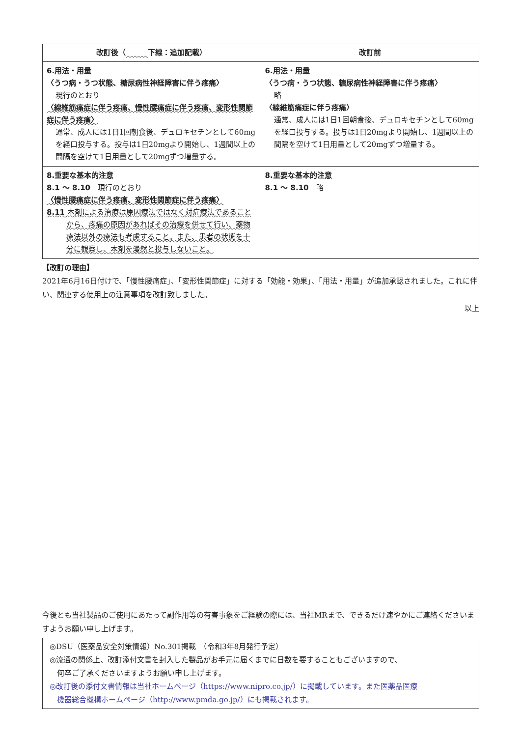| 改訂後（ 下線：追加記載） | 改訂前 |
| --- | --- |
| 6.用法・用量 〈うつ病・うつ状態、糖尿病性神経障害に伴う疼痛〉 現行のとおり 〈線維筋痛症に伴う疼痛、慢性腰痛症に伴う疼痛、変形性関節症に伴う疼痛〉 通常、成人には1日1回朝食後、デュロキセチンとして60mgを経口投与する。投与は1日20mgより開始し、1週間以上の間隔を空けて1日用量として20mgずつ増量する。 | 6.用法・用量 〈うつ病・うつ状態、糖尿病性神経障害に伴う疼痛〉 略 〈線維筋痛症に伴う疼痛〉 通常、成人には1日1回朝食後、デュロキセチンとして60mgを経口投与する。投与は1日20mgより開始し、1週間以上の間隔を空けて1日用量として20mgずつ増量する。 |
| 8.重要な基本的注意 8.1 ～ 8.10 現行のとおり 〈慢性腰痛症に伴う疼痛、変形性関節症に伴う疼痛〉 8.11 本剤による治療は原因療法ではなく対症療法であることから、疼痛の原因があればその治療を併せて行い、薬物療法以外の療法も考慮すること。また、患者の状態を十分に観察し、本剤を漫然と投与しないこと。 | 8.重要な基本的注意 8.1 ～ 8.10 略 |
【改訂の理由】
2021年6月16日付けで、「慢性腰痛症」、「変形性関節症」に対する「効能・効果」、「用法・用量」が追加承認されました。これに伴い、関連する使用上の注意事項を改訂致しました。
以上
今後とも当社製品のご使用にあたって副作用等の有害事象をご経験の際には、当社MRまで、できるだけ速やかにご連絡くださいますようお願い申し上げます。
◎DSU（医薬品安全対策情報）No.301掲載　（令和3年8月発行予定）
◎流通の関係上、改訂添付文書を封入した製品がお手元に届くまでに日数を要することもございますので、
　何卒ご了承くださいますようお願い申し上げます。
◎改訂後の添付文書情報は当社ホームページ（https://www.nipro.co.jp/）に掲載しています。また医薬品医療
　機器総合機構ホームページ（http://www.pmda.go.jp/）にも掲載されます。